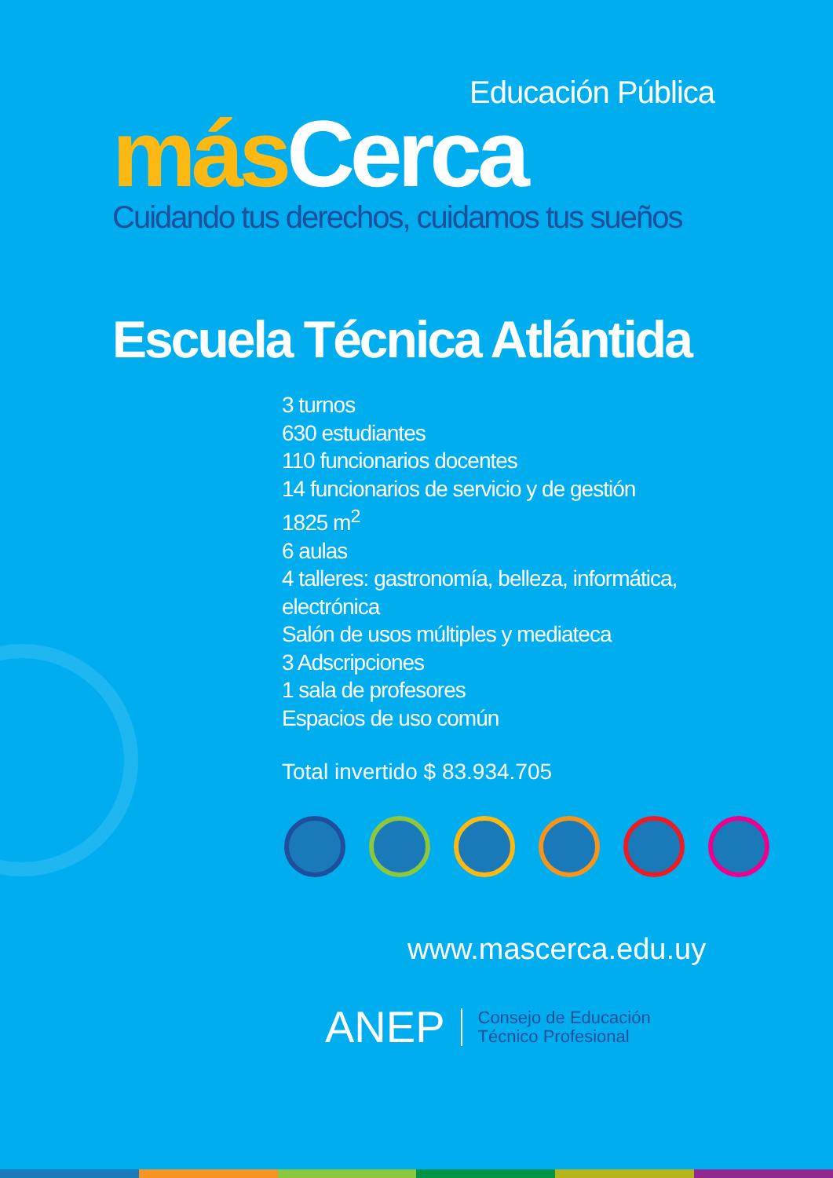Educación Pública
más Cerca
Cuidando tus derechos, cuidamos tus sueños
Escuela Técnica Atlántida
3 turnos
630 estudiantes
110 funcionarios docentes
14 funcionarios de servicio y de gestión
1825 m<sup>2</sup>
6 aulas
4 talleres: gastronomía, belleza, informática,
electrónica
Salón de usos múltiples y mediateca
3 Adscripciones
1 sala de profesores
Espacios de uso común
Total invertido $ 83.934.705
www.mascerca.edu.uy
ANEP
Consejo de Educación
Técnico Profesional